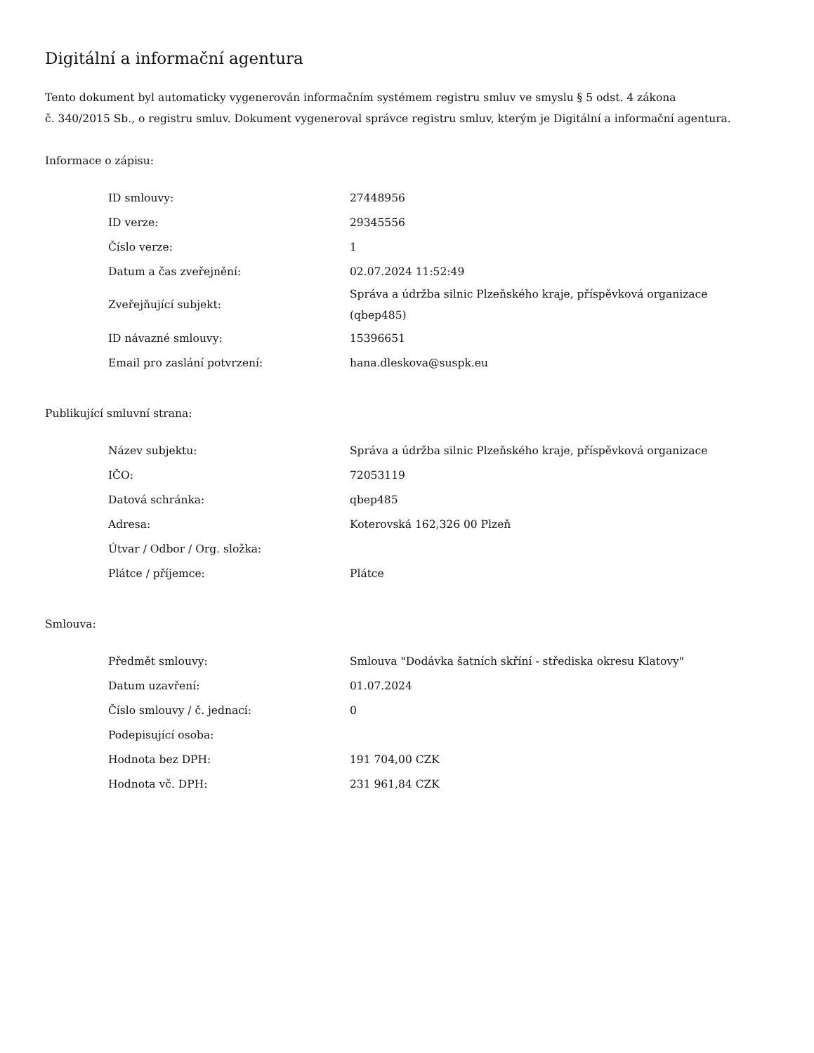Digitální a informační agentura
Tento dokument byl automaticky vygenerován informačním systémem registru smluv ve smyslu § 5 odst. 4 zákona
č. 340/2015 Sb., o registru smluv. Dokument vygeneroval správce registru smluv, kterým je Digitální a informační agentura.
Informace o zápisu:
| ID smlouvy: | 27448956 |
| ID verze: | 29345556 |
| Číslo verze: | 1 |
| Datum a čas zveřejnění: | 02.07.2024 11:52:49 |
| Zveřejňující subjekt: | Správa a údržba silnic Plzeňského kraje, příspěvková organizace (qbep485) |
| ID návazné smlouvy: | 15396651 |
| Email pro zaslání potvrzení: | hana.dleskova@suspk.eu |
Publikující smluvní strana:
| Název subjektu: | Správa a údržba silnic Plzeňského kraje, příspěvková organizace |
| IČO: | 72053119 |
| Datová schránka: | qbep485 |
| Adresa: | Koterovská 162,326 00 Plzeň |
| Útvar / Odbor / Org. složka: | |
| Plátce / příjemce: | Plátce |
Smlouva:
| Předmět smlouvy: | Smlouva "Dodávka šatních skříní - střediska okresu Klatovy" |
| Datum uzavření: | 01.07.2024 |
| Číslo smlouvy / č. jednací: | 0 |
| Podepisující osoba: | |
| Hodnota bez DPH: | 191 704,00 CZK |
| Hodnota vč. DPH: | 231 961,84 CZK |